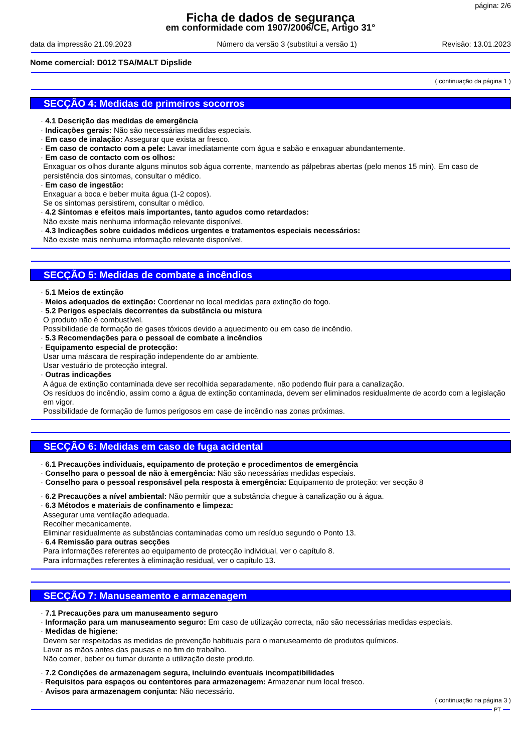página: 2/6
Ficha de dados de segurança
em conformidade com 1907/2006/CE, Artigo 31°
data da impressão 21.09.2023 Número da versão 3 (substitui a versão 1) Revisão: 13.01.2023
Nome comercial: D012 TSA/MALT Dipslide
( continuação da página 1 )
SECÇÃO 4: Medidas de primeiros socorros
· 4.1 Descrição das medidas de emergência
· Indicações gerais: Não são necessárias medidas especiais.
· Em caso de inalação: Assegurar que exista ar fresco.
· Em caso de contacto com a pele: Lavar imediatamente com água e sabão e enxaguar abundantemente.
· Em caso de contacto com os olhos:
Enxaguar os olhos durante alguns minutos sob água corrente, mantendo as pálpebras abertas (pelo menos 15 min). Em caso de persistência dos sintomas, consultar o médico.
· Em caso de ingestão:
Enxaguar a boca e beber muita água (1-2 copos).
Se os sintomas persistirem, consultar o médico.
· 4.2 Sintomas e efeitos mais importantes, tanto agudos como retardados:
Não existe mais nenhuma informação relevante disponível.
· 4.3 Indicações sobre cuidados médicos urgentes e tratamentos especiais necessários:
Não existe mais nenhuma informação relevante disponível.
SECÇÃO 5: Medidas de combate a incêndios
· 5.1 Meios de extinção
· Meios adequados de extinção: Coordenar no local medidas para extinção do fogo.
· 5.2 Perigos especiais decorrentes da substância ou mistura
O produto não é combustível.
Possibilidade de formação de gases tóxicos devido a aquecimento ou em caso de incêndio.
· 5.3 Recomendações para o pessoal de combate a incêndios
· Equipamento especial de protecção:
Usar uma máscara de respiração independente do ar ambiente.
Usar vestuário de protecção integral.
· Outras indicações
A água de extinção contaminada deve ser recolhida separadamente, não podendo fluir para a canalização.
Os resíduos do incêndio, assim como a água de extinção contaminada, devem ser eliminados residualmente de acordo com a legislação em vigor.
Possibilidade de formação de fumos perigosos em case de incêndio nas zonas próximas.
SECÇÃO 6: Medidas em caso de fuga acidental
· 6.1 Precauções individuais, equipamento de proteção e procedimentos de emergência
· Conselho para o pessoal de não à emergência: Não são necessárias medidas especiais.
· Conselho para o pessoal responsável pela resposta à emergência: Equipamento de proteção: ver secção 8
· 6.2 Precauções a nível ambiental: Não permitir que a substância chegue à canalização ou à água.
· 6.3 Métodos e materiais de confinamento e limpeza:
Assegurar uma ventilação adequada.
Recolher mecanicamente.
Eliminar residualmente as substâncias contaminadas como um resíduo segundo o Ponto 13.
· 6.4 Remissão para outras secções
Para informações referentes ao equipamento de protecção individual, ver o capítulo 8.
Para informações referentes à eliminação residual, ver o capítulo 13.
SECÇÃO 7: Manuseamento e armazenagem
· 7.1 Precauções para um manuseamento seguro
· Informação para um manuseamento seguro: Em caso de utilização correcta, não são necessárias medidas especiais.
· Medidas de higiene:
Devem ser respeitadas as medidas de prevenção habituais para o manuseamento de produtos químicos.
Lavar as mãos antes das pausas e no fim do trabalho.
Não comer, beber ou fumar durante a utilização deste produto.
· 7.2 Condições de armazenagem segura, incluindo eventuais incompatibilidades
· Requisitos para espaços ou contentores para armazenagem: Armazenar num local fresco.
· Avisos para armazenagem conjunta: Não necessário.
( continuação na página 3 )
PT